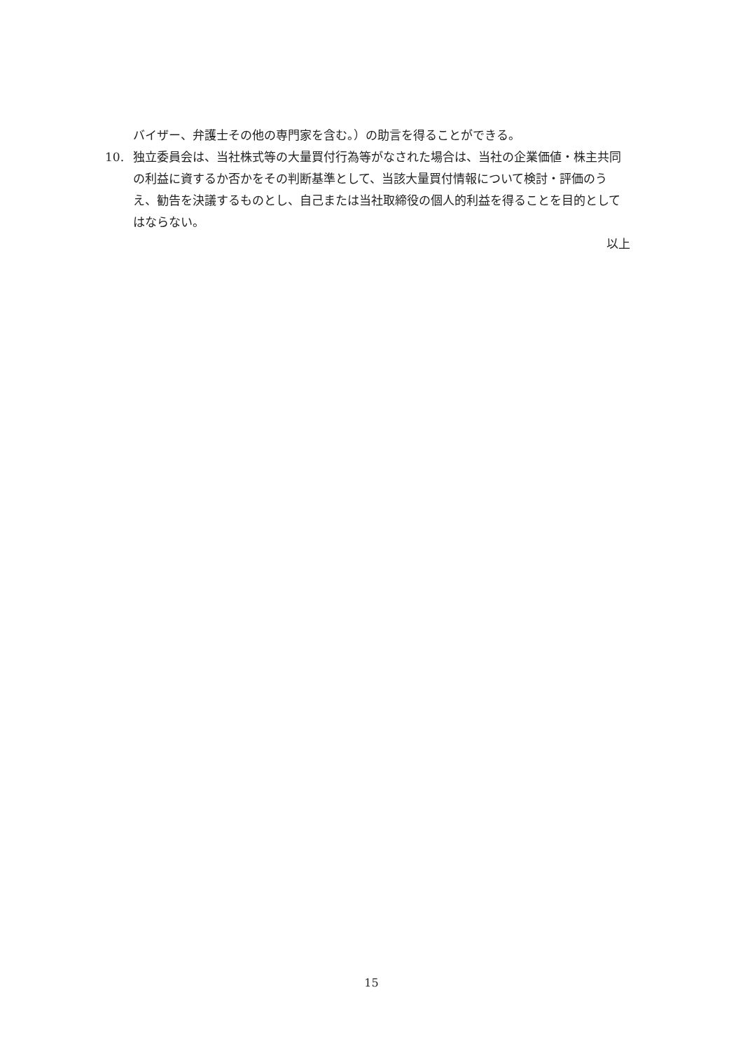バイザー、弁護士その他の専門家を含む。）の助言を得ることができる。
10. 独立委員会は、当社株式等の大量買付行為等がなされた場合は、当社の企業価値・株主共同の利益に資するか否かをその判断基準として、当該大量買付情報について検討・評価のうえ、勧告を決議するものとし、自己または当社取締役の個人的利益を得ることを目的としてはならない。
以上
15